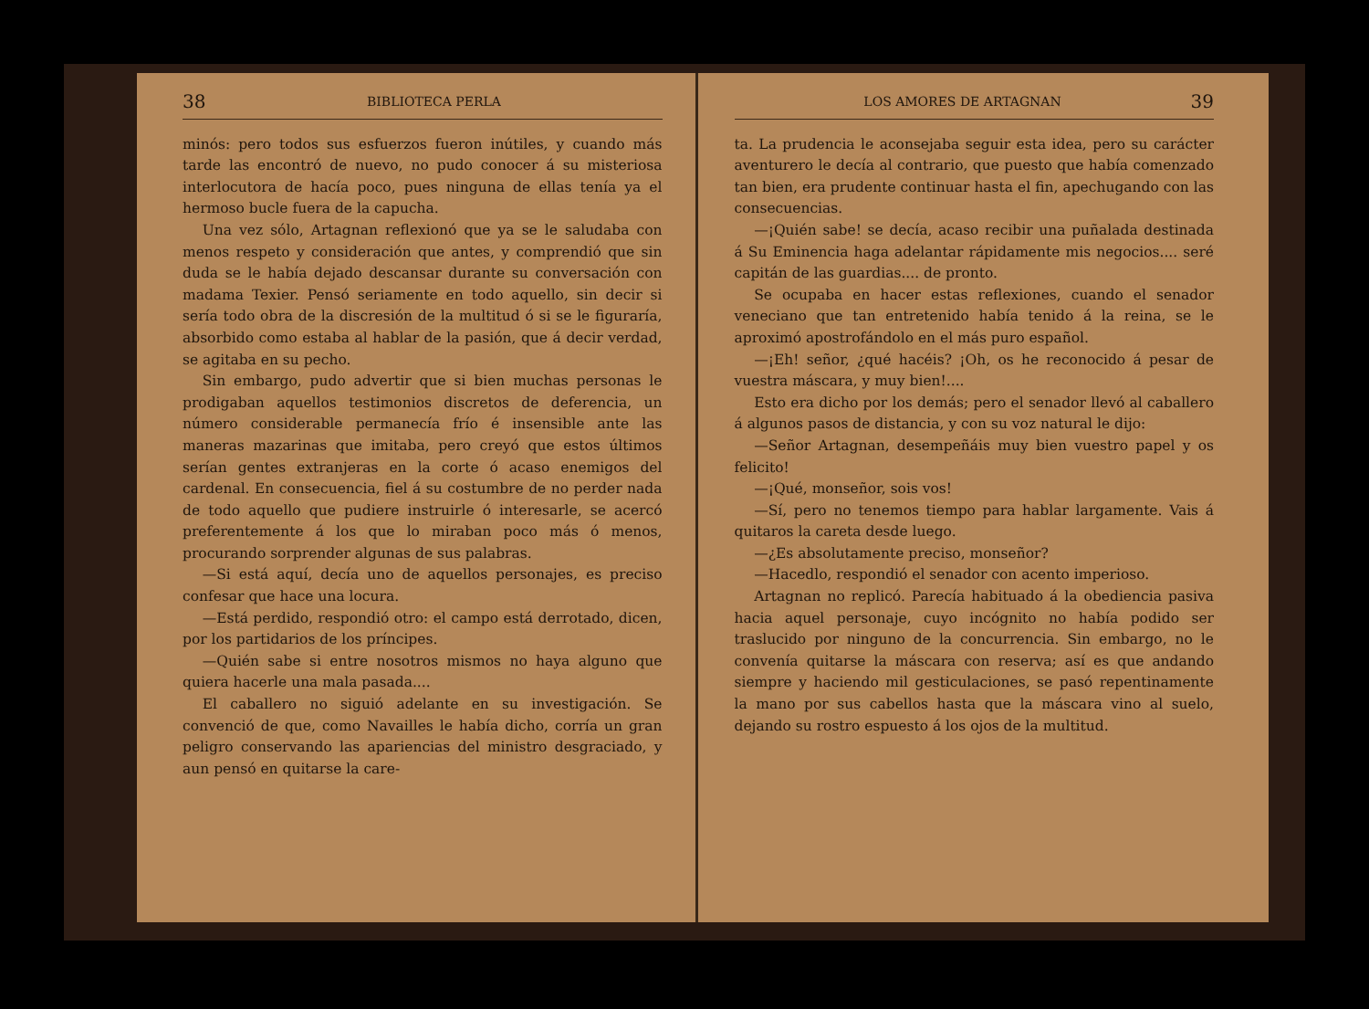38 BIBLIOTECA PERLA
minós: pero todos sus esfuerzos fueron inútiles, y cuando más tarde las encontró de nuevo, no pudo conocer á su misteriosa interlocutora de hacía poco, pues ninguna de ellas tenía ya el hermoso bucle fuera de la capucha.
Una vez sólo, Artagnan reflexionó que ya se le saludaba con menos respeto y consideración que antes, y comprendió que sin duda se le había dejado descansar durante su conversación con madama Texier. Pensó seriamente en todo aquello, sin decir si sería todo obra de la discresión de la multitud ó si se le figuraría, absorbido como estaba al hablar de la pasión, que á decir verdad, se agitaba en su pecho.
Sin embargo, pudo advertir que si bien muchas personas le prodigaban aquellos testimonios discretos de deferencia, un número considerable permanecía frío é insensible ante las maneras mazarinas que imitaba, pero creyó que estos últimos serían gentes extranjeras en la corte ó acaso enemigos del cardenal. En consecuencia, fiel á su costumbre de no perder nada de todo aquello que pudiere instruirle ó interesarle, se acercó preferentemente á los que lo miraban poco más ó menos, procurando sorprender algunas de sus palabras.
—Si está aquí, decía uno de aquellos personajes, es preciso confesar que hace una locura.
—Está perdido, respondió otro: el campo está derrotado, dicen, por los partidarios de los príncipes.
—Quién sabe si entre nosotros mismos no haya alguno que quiera hacerle una mala pasada....
El caballero no siguió adelante en su investigación. Se convenció de que, como Navailles le había dicho, corría un gran peligro conservando las apariencias del ministro desgraciado, y aun pensó en quitarse la care-
LOS AMORES DE ARTAGNAN 39
ta. La prudencia le aconsejaba seguir esta idea, pero su carácter aventurero le decía al contrario, que puesto que había comenzado tan bien, era prudente continuar hasta el fin, apechugando con las consecuencias.
—¡Quién sabe! se decía, acaso recibir una puñalada destinada á Su Eminencia haga adelantar rápidamente mis negocios.... seré capitán de las guardias.... de pronto.
Se ocupaba en hacer estas reflexiones, cuando el senador veneciano que tan entretenido había tenido á la reina, se le aproximó apostrofándolo en el más puro español.
—¡Eh! señor, ¿qué hacéis? ¡Oh, os he reconocido á pesar de vuestra máscara, y muy bien!....
Esto era dicho por los demás; pero el senador llevó al caballero á algunos pasos de distancia, y con su voz natural le dijo:
—Señor Artagnan, desempeñáis muy bien vuestro papel y os felicito!
—¡Qué, monseñor, sois vos!
—Sí, pero no tenemos tiempo para hablar largamente. Vais á quitaros la careta desde luego.
—¿Es absolutamente preciso, monseñor?
—Hacedlo, respondió el senador con acento imperioso.
Artagnan no replicó. Parecía habituado á la obediencia pasiva hacia aquel personaje, cuyo incógnito no había podido ser traslucido por ninguno de la concurrencia. Sin embargo, no le convenía quitarse la máscara con reserva; así es que andando siempre y haciendo mil gesticulaciones, se pasó repentinamente la mano por sus cabellos hasta que la máscara vino al suelo, dejando su rostro espuesto á los ojos de la multitud.